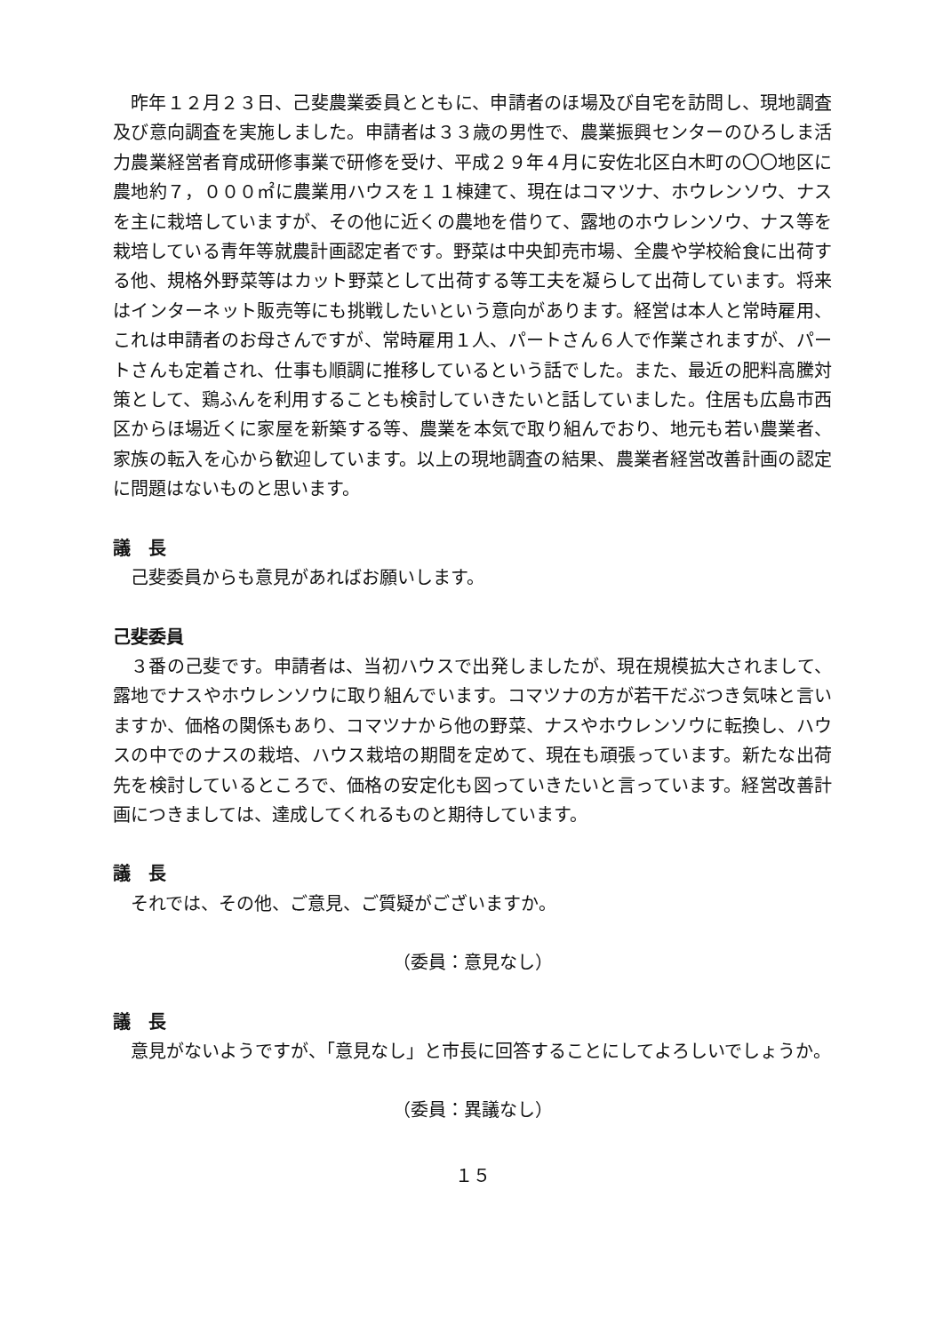昨年１２月２３日、己斐農業委員とともに、申請者のほ場及び自宅を訪問し、現地調査及び意向調査を実施しました。申請者は３３歳の男性で、農業振興センターのひろしま活力農業経営者育成研修事業で研修を受け、平成２９年４月に安佐北区白木町の〇〇地区に農地約７，０００㎡に農業用ハウスを１１棟建て、現在はコマツナ、ホウレンソウ、ナスを主に栽培していますが、その他に近くの農地を借りて、露地のホウレンソウ、ナス等を栽培している青年等就農計画認定者です。野菜は中央卸売市場、全農や学校給食に出荷する他、規格外野菜等はカット野菜として出荷する等工夫を凝らして出荷しています。将来はインターネット販売等にも挑戦したいという意向があります。経営は本人と常時雇用、これは申請者のお母さんですが、常時雇用１人、パートさん６人で作業されますが、パートさんも定着され、仕事も順調に推移しているという話でした。また、最近の肥料高騰対策として、鶏ふんを利用することも検討していきたいと話していました。住居も広島市西区からほ場近くに家屋を新築する等、農業を本気で取り組んでおり、地元も若い農業者、家族の転入を心から歓迎しています。以上の現地調査の結果、農業者経営改善計画の認定に問題はないものと思います。
議　長
己斐委員からも意見があればお願いします。
己斐委員
３番の己斐です。申請者は、当初ハウスで出発しましたが、現在規模拡大されまして、露地でナスやホウレンソウに取り組んでいます。コマツナの方が若干だぶつき気味と言いますか、価格の関係もあり、コマツナから他の野菜、ナスやホウレンソウに転換し、ハウスの中でのナスの栽培、ハウス栽培の期間を定めて、現在も頑張っています。新たな出荷先を検討しているところで、価格の安定化も図っていきたいと言っています。経営改善計画につきましては、達成してくれるものと期待しています。
議　長
それでは、その他、ご意見、ご質疑がございますか。
（委員：意見なし）
議　長
意見がないようですが、「意見なし」と市長に回答することにしてよろしいでしょうか。
（委員：異議なし）
１５